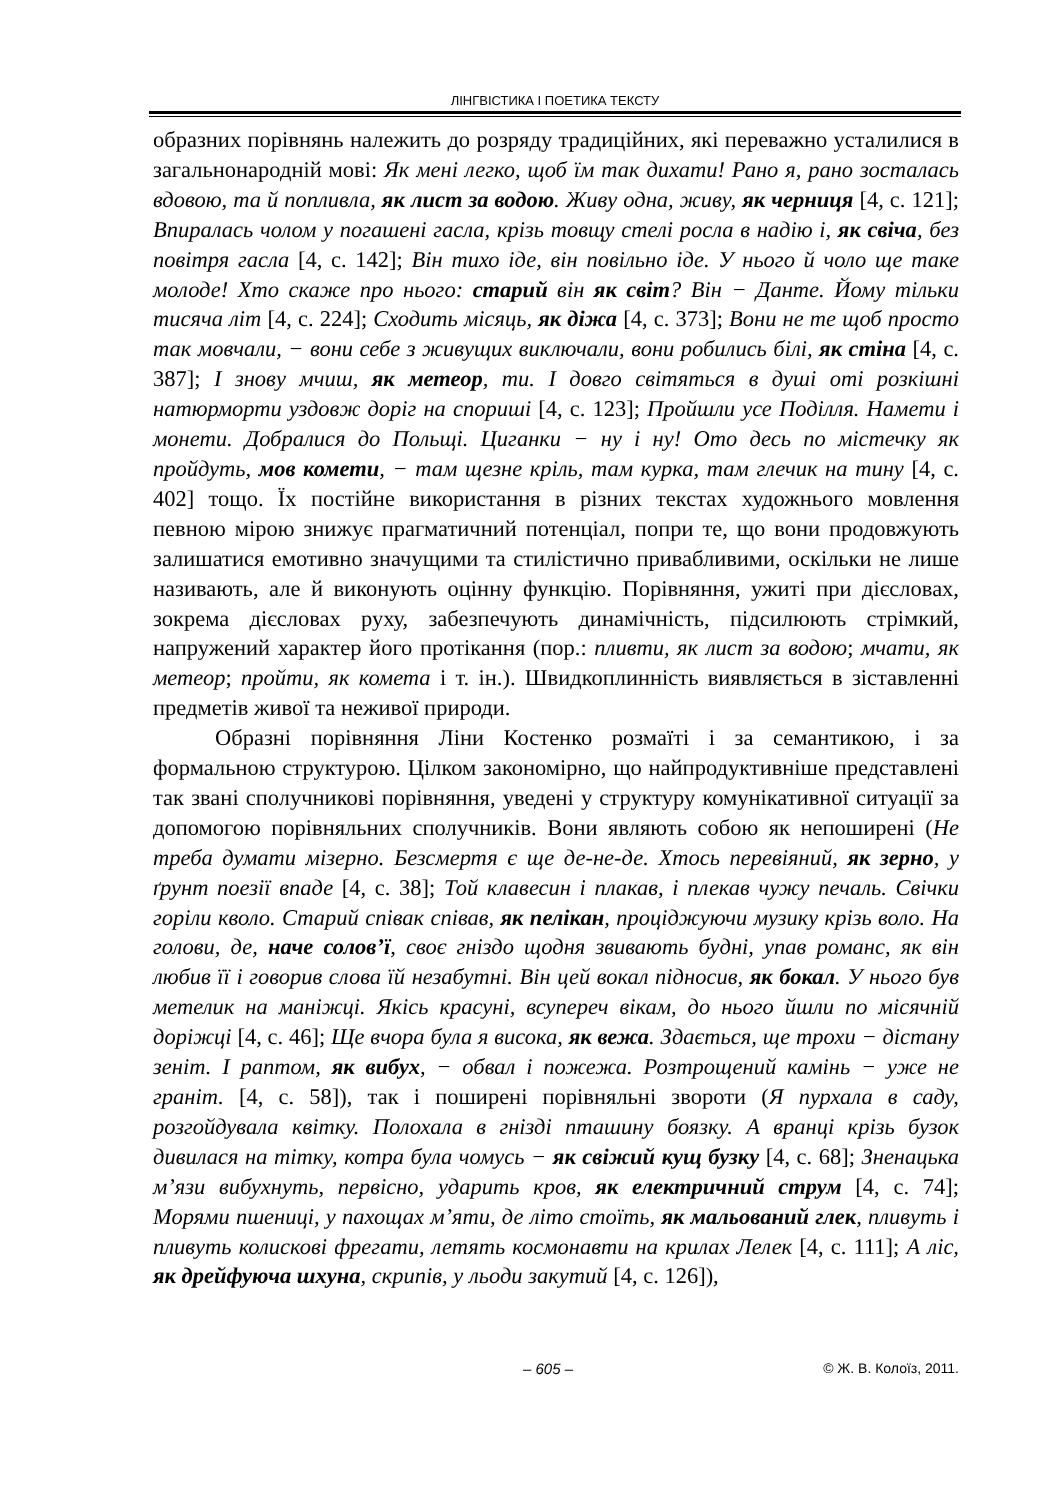ЛІНГВІСТИКА І ПОЕТИКА ТЕКСТУ
образних порівнянь належить до розряду традиційних, які переважно усталилися в загальнонародній мові: Як мені легко, щоб їм так дихати! Рано я, рано зосталась вдовою, та й попливла, як лист за водою. Живу одна, живу, як черниця [4, с. 121]; Впиралась чолом у погашені гасла, крізь товщу стелі росла в надію і, як свіча, без повітря гасла [4, с. 142]; Він тихо іде, він повільно іде. У нього й чоло ще таке молоде! Хто скаже про нього: старий він як світ? Він − Данте. Йому тільки тисяча літ [4, с. 224]; Сходить місяць, як діжа [4, с. 373]; Вони не те щоб просто так мовчали, − вони себе з живущих виключали, вони робились білі, як стіна [4, с. 387]; І знову мчиш, як метеор, ти. І довго світяться в душі оті розкішні натюрморти уздовж доріг на спориші [4, с. 123]; Пройшли усе Поділля. Намети і монети. Добралися до Польщі. Циганки − ну і ну! Ото десь по містечку як пройдуть, мов комети, − там щезне кріль, там курка, там глечик на тину [4, с. 402] тощо. Їх постійне використання в різних текстах художнього мовлення певною мірою знижує прагматичний потенціал, попри те, що вони продовжують залишатися емотивно значущими та стилістично привабливими, оскільки не лише називають, але й виконують оцінну функцію. Порівняння, ужиті при дієсловах, зокрема дієсловах руху, забезпечують динамічність, підсилюють стрімкий, напружений характер його протікання (пор.: пливти, як лист за водою; мчати, як метеор; пройти, як комета і т. ін.). Швидкоплинність виявляється в зіставленні предметів живої та неживої природи.
Образні порівняння Ліни Костенко розмаїті і за семантикою, і за формальною структурою. Цілком закономірно, що найпродуктивніше представлені так звані сполучникові порівняння, уведені у структуру комунікативної ситуації за допомогою порівняльних сполучників. Вони являють собою як непоширені (Не треба думати мізерно. Безсмертя є ще де-не-де. Хтось перевіяний, як зерно, у ґрунт поезії впаде [4, с. 38]; Той клавесин і плакав, і плекав чужу печаль. Свічки горіли кволо. Старий співак співав, як пелікан, проціджуючи музику крізь воло. На голови, де, наче солов’ї, своє гніздо щодня звивають будні, упав романс, як він любив її і говорив слова їй незабутні. Він цей вокал підносив, як бокал. У нього був метелик на маніжці. Якісь красуні, всупереч вікам, до нього йшли по місячній доріжці [4, с. 46]; Ще вчора була я висока, як вежа. Здається, ще трохи − дістану зеніт. І раптом, як вибух, − обвал і пожежа. Розтрощений камінь − уже не граніт. [4, с. 58]), так і поширені порівняльні звороти (Я пурхала в саду, розгойдувала квітку. Полохала в гнізді пташину боязку. А вранці крізь бузок дивилася на тітку, котра була чомусь − як свіжий кущ бузку [4, с. 68]; Зненацька м’язи вибухнуть, первісно, ударить кров, як електричний струм [4, с. 74]; Морями пшениці, у пахощах м’яти, де літо стоїть, як мальований глек, пливуть і пливуть колискові фрегати, летять космонавти на крилах Лелек [4, с. 111]; А ліс, як дрейфуюча шхуна, скрипів, у льоди закутий [4, с. 126]),
– 605 – © Ж. В. Колоїз, 2011.